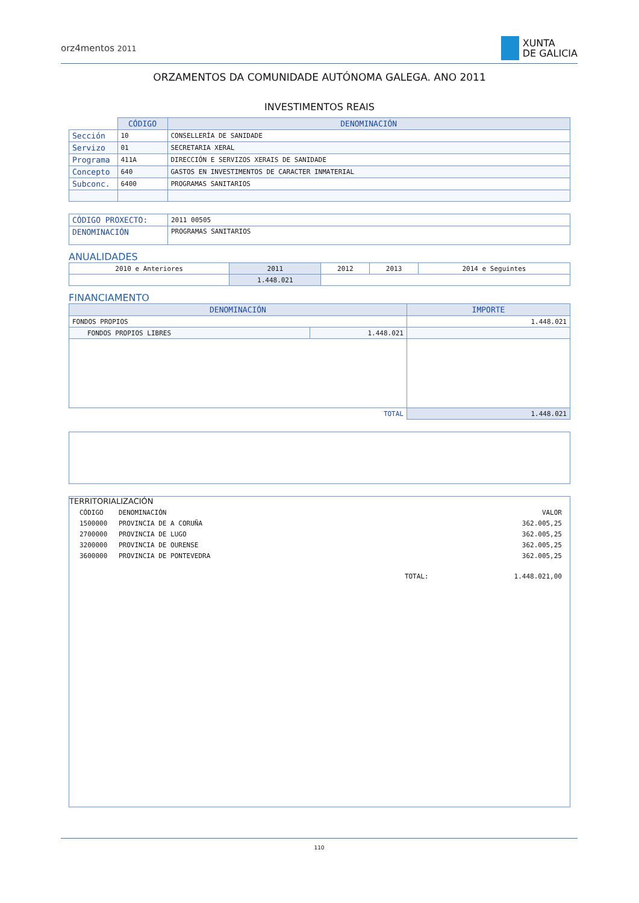orz4mentos 2011
XUNTA
DE GALICIA
ORZAMENTOS DA COMUNIDADE AUTÓNOMA GALEGA. ANO 2011
INVESTIMENTOS REAIS
| | CÓDIGO | DENOMINACIÓN |
| Sección | 10 | CONSELLERÍA DE SANIDADE |
| Servizo | 01 | SECRETARIA XERAL |
| Programa | 411A | DIRECCIÓN E SERVIZOS XERAIS DE SANIDADE |
| Concepto | 640 | GASTOS EN INVESTIMENTOS DE CARACTER INMATERIAL |
| Subconc. | 6400 | PROGRAMAS SANITARIOS |
| CÓDIGO PROXECTO: | 2011 00505 |
| DENOMINACIÓN | PROGRAMAS SANITARIOS |
ANUALIDADES
| 2010 e Anteriores | 2011 | 2012 | 2013 | 2014 e Seguintes |
| | 1.448.021 | | | |
FINANCIAMENTO
| DENOMINACIÓN | | IMPORTE |
| --- | --- | --- |
| FONDOS PROPIOS | | 1.448.021 |
| FONDOS PROPIOS LIBRES | 1.448.021 | |
| TOTAL | | 1.448.021 |
TERRITORIALIZACIÓN
| CÓDIGO | DENOMINACIÓN | | VALOR |
| 1500000 | PROVINCIA DE A CORUÑA | | 362.005,25 |
| 2700000 | PROVINCIA DE LUGO | | 362.005,25 |
| 3200000 | PROVINCIA DE OURENSE | | 362.005,25 |
| 3600000 | PROVINCIA DE PONTEVEDRA | | 362.005,25 |
| | | TOTAL: | 1.448.021,00 |
110